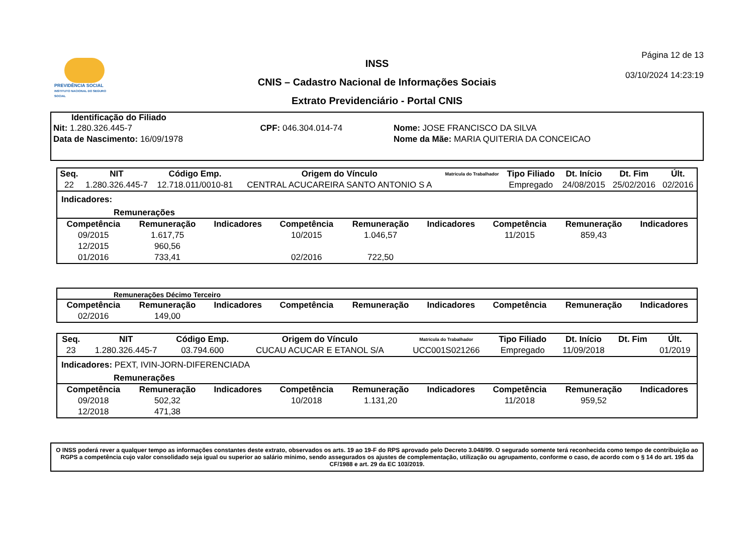PREVIDÊNCIA SOCIAL
INSTITUTO NACIONAL DO SEGURO SOCIAL
INSS
CNIS – Cadastro Nacional de Informações Sociais
Extrato Previdenciário - Portal CNIS
Página 12 de 13
03/10/2024 14:23:19
Identificação do Filiado
| Nit: 1.280.326.445-7 | CPF: 046.304.014-74 | Nome: JOSE FRANCISCO DA SILVA |
| Data de Nascimento: 16/09/1978 | | Nome da Mãe: MARIA QUITERIA DA CONCEICAO |
| Seq. | NIT | Código Emp. | Origem do Vínculo | Matrícula do Trabalhador | Tipo Filiado | Dt. Início | Dt. Fim | Últ. |
| --- | --- | --- | --- | --- | --- | --- | --- | --- |
| 22 | 1.280.326.445-7 | 12.718.011/0010-81 | CENTRAL ACUCAREIRA SANTO ANTONIO S A | | Empregado | 24/08/2015 | 25/02/2016 | 02/2016 |
Indicadores:
Remunerações
| Competência | Remuneração | Indicadores | Competência | Remuneração | Indicadores | Competência | Remuneração | Indicadores |
| --- | --- | --- | --- | --- | --- | --- | --- | --- |
| 09/2015 | 1.617,75 | | 10/2015 | 1.046,57 | | 11/2015 | 859,43 | |
| 12/2015 | 960,56 | | | | | | | |
| 01/2016 | 733,41 | | 02/2016 | 722,50 | | | | |
Remunerações Décimo Terceiro
| Competência | Remuneração | Indicadores | Competência | Remuneração | Indicadores | Competência | Remuneração | Indicadores |
| --- | --- | --- | --- | --- | --- | --- | --- | --- |
| 02/2016 | 149,00 | | | | | | | |
| Seq. | NIT | Código Emp. | Origem do Vínculo | Matrícula do Trabalhador | Tipo Filiado | Dt. Início | Dt. Fim | Últ. |
| --- | --- | --- | --- | --- | --- | --- | --- | --- |
| 23 | 1.280.326.445-7 | 03.794.600 | CUCAU ACUCAR E ETANOL S/A | UCC001S021266 | Empregado | 11/09/2018 | | 01/2019 |
Indicadores: PEXT, IVIN-JORN-DIFERENCIADA
Remunerações
| Competência | Remuneração | Indicadores | Competência | Remuneração | Indicadores | Competência | Remuneração | Indicadores |
| --- | --- | --- | --- | --- | --- | --- | --- | --- |
| 09/2018 | 502,32 | | 10/2018 | 1.131,20 | | 11/2018 | 959,52 | |
| 12/2018 | 471,38 | | | | | | | |
O INSS poderá rever a qualquer tempo as informações constantes deste extrato, observados os arts. 19 ao 19-F do RPS aprovado pelo Decreto 3.048/99. O segurado somente terá reconhecida como tempo de contribuição ao RGPS a competência cujo valor consolidado seja igual ou superior ao salário mínimo, sendo assegurados os ajustes de complementação, utilização ou agrupamento, conforme o caso, de acordo com o § 14 do art. 195 da CF/1988 e art. 29 da EC 103/2019.